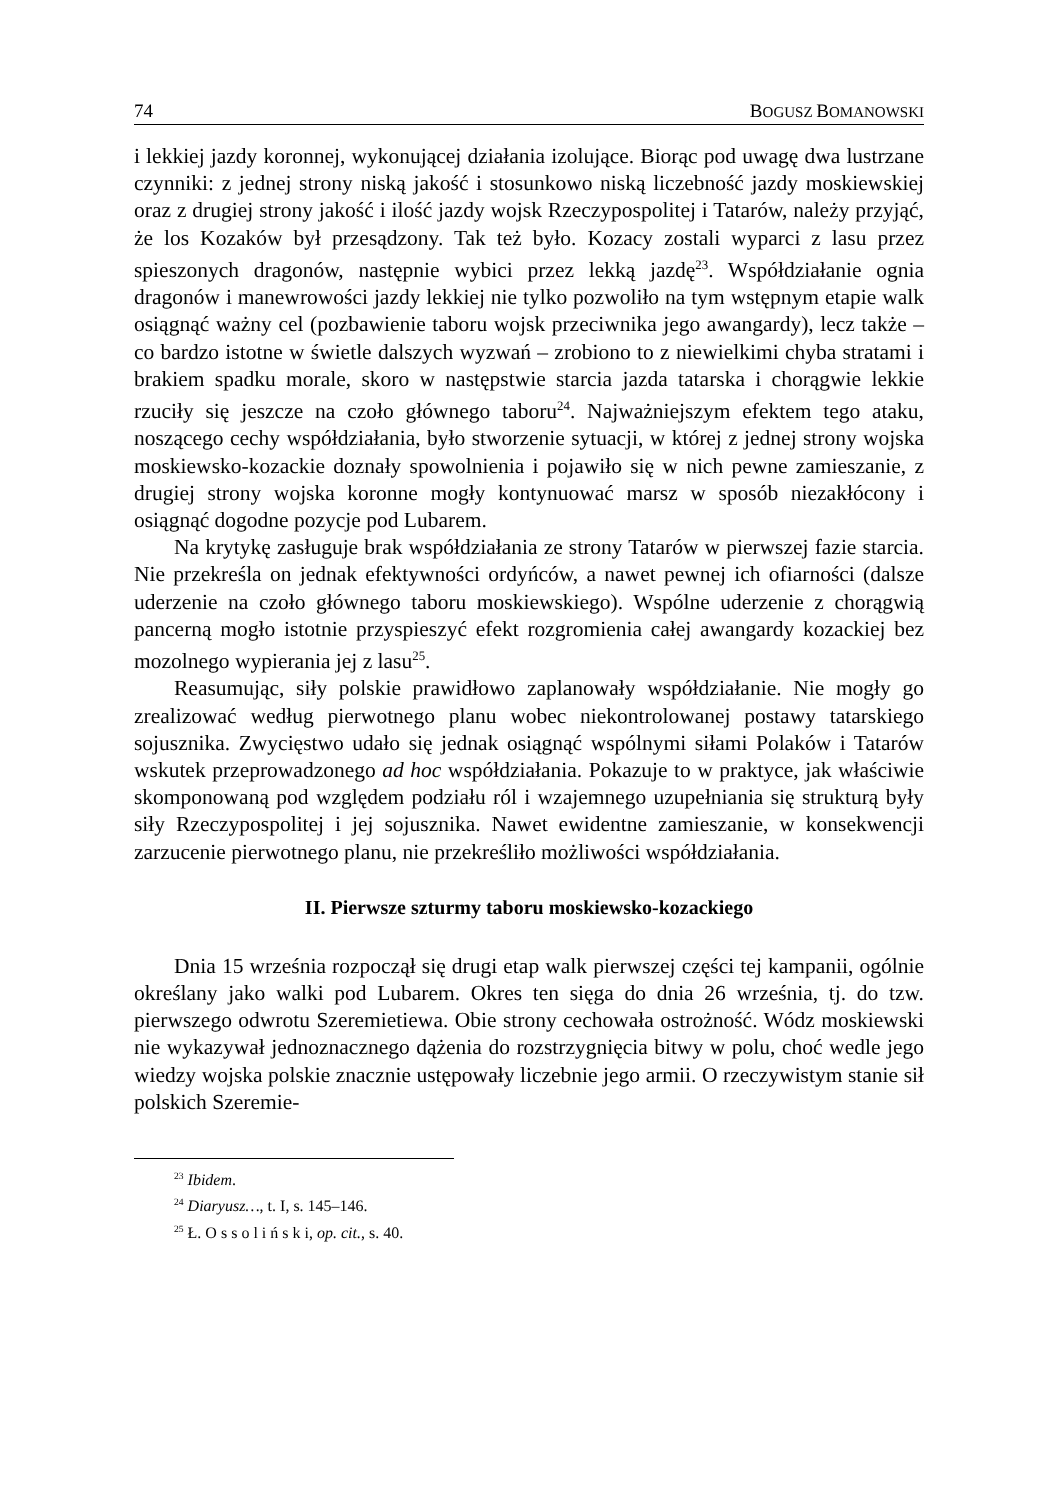74 BOGUSZ BOMANOWSKI
i lekkiej jazdy koronnej, wykonującej działania izolujące. Biorąc pod uwagę dwa lustrzane czynniki: z jednej strony niską jakość i stosunkowo niską liczebność jazdy moskiewskiej oraz z drugiej strony jakość i ilość jazdy wojsk Rzeczypo­spolitej i Tatarów, należy przyjąć, że los Kozaków był przesądzony. Tak też było. Kozacy zostali wyparci z lasu przez spieszonych dragonów, następnie wybici przez lekką jazdę<sup>23</sup>. Współdziałanie ognia dragonów i manewrowości jazdy lek­kiej nie tylko pozwoliło na tym wstępnym etapie walk osiągnąć ważny cel (po­zbawienie taboru wojsk przeciwnika jego awangardy), lecz także – co bardzo istotne w świetle dalszych wyzwań – zrobiono to z niewielkimi chyba stratami i brakiem spadku morale, skoro w następstwie starcia jazda tatarska i chorągwie lekkie rzuciły się jeszcze na czoło głównego taboru<sup>24</sup>. Najważniejszym efektem tego ataku, noszącego cechy współdziałania, było stworzenie sytuacji, w której z jednej strony wojska moskiewsko-kozackie doznały spowolnienia i pojawiło się w nich pewne zamieszanie, z drugiej strony wojska koronne mogły kontynuować marsz w sposób niezakłócony i osiągnąć dogodne pozycje pod Lubarem.
Na krytykę zasługuje brak współdziałania ze strony Tatarów w pierwszej fa­zie starcia. Nie przekreśla on jednak efektywności ordyńców, a nawet pewnej ich ofiarności (dalsze uderzenie na czoło głównego taboru moskiewskiego). Wspólne uderzenie z chorągwią pancerną mogło istotnie przyspieszyć efekt rozgromienia całej awangardy kozackiej bez mozolnego wypierania jej z lasu<sup>25</sup>.
Reasumując, siły polskie prawidłowo zaplanowały współdziałanie. Nie mo­gły go zrealizować według pierwotnego planu wobec niekontrolowanej postawy tatarskiego sojusznika. Zwycięstwo udało się jednak osiągnąć wspólnymi siłami Polaków i Tatarów wskutek przeprowadzonego ad hoc współdziałania. Pokazuje to w praktyce, jak właściwie skomponowaną pod względem podziału ról i wza­jemnego uzupełniania się strukturą były siły Rzeczypospolitej i jej sojusznika. Nawet ewidentne zamieszanie, w konsekwencji zarzucenie pierwotnego planu, nie przekreśliło możliwości współdziałania.
II. Pierwsze szturmy taboru moskiewsko-kozackiego
Dnia 15 września rozpoczął się drugi etap walk pierwszej części tej kampa­nii, ogólnie określany jako walki pod Lubarem. Okres ten sięga do dnia 26 wrze­śnia, tj. do tzw. pierwszego odwrotu Szeremietiewa. Obie strony cechowała ostrożność. Wódz moskiewski nie wykazywał jednoznacznego dążenia do roz­strzygnięcia bitwy w polu, choć wedle jego wiedzy wojska polskie znacznie ustępowały liczebnie jego armii. O rzeczywistym stanie sił polskich Szeremie­-
<sup>23</sup> Ibidem.
<sup>24</sup> Diaryusz…, t. I, s. 145–146.
<sup>25</sup> Ł. O s s o l i ń s k i, op. cit., s. 40.